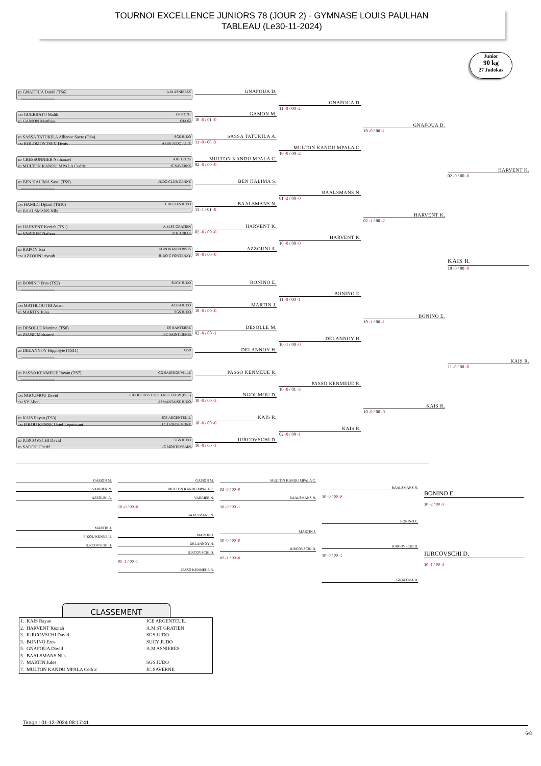TOURNOI EXCELLENCE JUNIORS 78 (JOUR 2) - GYMNASE LOUIS PAULHAN
TABLEAU (Le30-11-2024)
Junior
90 kg
27 Judokas
1D GNAFOUA David (TS6) A.M ASNIERES
-----------------------
CM GUERBATO Malik ERITO 91
1D GAMON Matthias OJA 62
1D SASSA TATUKILA Alliance Sacre (TS4) SGS JUDO
CM KOLOMOYTSEV Denis ASBR JUDO JUJIT
1D CRESSONNIER Nathanael AJBD 21 25
1D MULTON KANDU MPALA Cedric JC.SAVERNE
1D BEN HALIMA Sassi (TS9) JUDO CLUB GENNE
-----------------------
CM HAMIDI Djibril (TS10) CHELLES JUDO
1D BAALSMANS Nils
1D HARVENT Keziah (TS1) A.M.ST GRATIEN
1D VARRIER Nathan JCB ARRAS
1D RAPON Issa KODOKAN PARIS15
CM AZZOUNI Ayoub JUDO C FONTENAY
GNAFOUA D.
GAMON M.
10 -0 / 01 -0
SASSA TATUKILA A.
11 -0 / 00 -3
MULTON KANDU MPALA C.
02 -0 / 00 -0
BEN HALIMA S.
BAALSMANS N.
11 -1 / 01 -0
HARVENT K.
02 -0 / 00 -0
AZZOUNI A.
10 -0 / 00 -0
GNAFOUA D.
11 -0 / 00 -2
MULTON KANDU MPALA C.
10 -0 / 00 -2
BAALSMANS N.
01 -2 / 00 -0
HARVENT K.
10 -0 / 00 -0
GNAFOUA D.
10 -0 / 00 -1
HARVENT K.
02 -1 / 00 -2
HARVENT K.
02 -0 / 00 -0
KAIS R.
10 -0 / 00 -0
1D BONINO Eros (TS2) SUCY JUDO
-----------------------
CM MATHLOUTHI Adam ACBB JUDO
1D MARTIN Jules SGS JUDO
2D DESOLLE Maxime (TS8) ES NANTERRE
2D ZIANE Mohamed JSC SAINT DENIS
2D DELANNOY Hippolyte (TS11) AJ59
-----------------------
2D PASSO KENMEUE Rayan (TS7) CO SARTROUVILLE
-----------------------
CM NGOUMOU David JUDOCLUB ST PIETERS LEEUW (BEL)
CM SY Abou ASMANTAISE JUDO
1D KAIS Rayan (TS3) JCE ARGENTEUIL
CM FIKOU KENNE Uziel Lepuissant J.C.D ORGEMONT
1D IURCOVSCHI David SGS JUDO
1D SADOU Cherif JC MONTEVRAIN
BONINO E.
MARTIN J.
10 -0 / 00 -0
DESOLLE M.
02 -0 / 00 -1
DELANNOY H.
PASSO KENMEUE R.
NGOUMOU D.
10 -0 / 00 -3
KAIS R.
10 -0 / 00 -0
IURCOVSCHI D.
10 -0 / 00 -1
BONINO E.
11 -0 / 00 -1
DELANNOY H.
10 -1 / 00 -0
PASSO KENMEUE R.
10 -0 / 01 -3
KAIS R.
02 -0 / 00 -1
BONINO E.
10 -1 / 00 -1
KAIS R.
10 -0 / 00 -0
KAIS R.
11 -0 / 00 -0
GAMON M.
VARRIER N.
AZZOUNI A.
MARTIN J.
FIKOU KENNE U.
IURCOVSCHI D.
GAMON M.
MULTON KANDU MPALA C.
VARRIER N.
10 -0 / 00 -0
BAALSMANS N.
MARTIN J.
DELANNOY H.
IURCOVSCHI D.
01 -1 / 00 -1
PASSO KENMEUE R.
MULTON KANDU MPALA C.
02 -0 / 00 -0
BAALSMANS N.
10 -0 / 00 -1
MARTIN J.
10 -0 / 00 -0
IURCOVSCHI D.
02 -1 / 00 -0
BAALSMANS N.
10 -0 / 00 -F
BONINO E.
IURCOVSCHI D.
10 -0 / 00 -1
GNAFOUA D.
BONINO E.
10 -2 / 00 -3
IURCOVSCHI D.
10 -1 / 00 -3
CLASSEMENT
| 1. KAIS Rayan | JCE ARGENTEUIL |
| 2. HARVENT Keziah | A.M.ST GRATIEN |
| 3. IURCOVSCHI David | SGS JUDO |
| 3. BONINO Eros | SUCY JUDO |
| 5. GNAFOUA David | A.M ASNIERES |
| 5. BAALSMANS Nils | |
| 7. MARTIN Jules | SGS JUDO |
| 7. MULTON KANDU MPALA Cedric | JC.SAVERNE |
Tirage : 01-12-2024 08:17:41
6/8